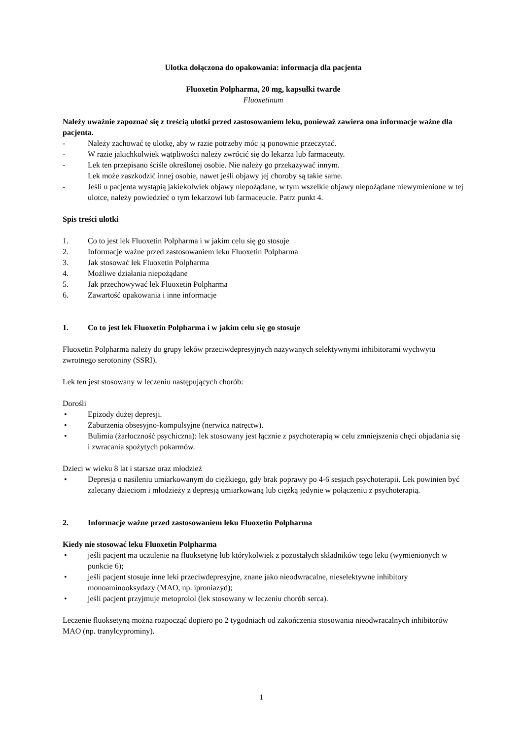Ulotka dołączona do opakowania: informacja dla pacjenta
Fluoxetin Polpharma, 20 mg, kapsułki twarde
Fluoxetinum
Należy uważnie zapoznać się z treścią ulotki przed zastosowaniem leku, ponieważ zawiera ona informacje ważne dla pacjenta.
- Należy zachować tę ulotkę, aby w razie potrzeby móc ją ponownie przeczytać.
- W razie jakichkolwiek wątpliwości należy zwrócić się do lekarza lub farmaceuty.
- Lek ten przepisano ściśle określonej osobie. Nie należy go przekazywać innym.
Lek może zaszkodzić innej osobie, nawet jeśli objawy jej choroby są takie same.
- Jeśli u pacjenta wystąpią jakiekolwiek objawy niepożądane, w tym wszelkie objawy niepożądane niewymienione w tej ulotce, należy powiedzieć o tym lekarzowi lub farmaceucie. Patrz punkt 4.
Spis treści ulotki
1. Co to jest lek Fluoxetin Polpharma i w jakim celu się go stosuje
2. Informacje ważne przed zastosowaniem leku Fluoxetin Polpharma
3. Jak stosować lek Fluoxetin Polpharma
4. Możliwe działania niepożądane
5. Jak przechowywać lek Fluoxetin Polpharma
6. Zawartość opakowania i inne informacje
1. Co to jest lek Fluoxetin Polpharma i w jakim celu się go stosuje
Fluoxetin Polpharma należy do grupy leków przeciwdepresyjnych nazywanych selektywnymi inhibitorami wychwytu zwrotnego serotoniny (SSRI).
Lek ten jest stosowany w leczeniu następujących chorób:
Dorośli
• Epizody dużej depresji.
• Zaburzenia obsesyjno-kompulsyjne (nerwica natręctw).
• Bulimia (żarłoczność psychiczna): lek stosowany jest łącznie z psychoterapią w celu zmniejszenia chęci objadania się i zwracania spożytych pokarmów.
Dzieci w wieku 8 lat i starsze oraz młodzież
• Depresja o nasileniu umiarkowanym do ciężkiego, gdy brak poprawy po 4-6 sesjach psychoterapii. Lek powinien być zalecany dzieciom i młodzieży z depresją umiarkowaną lub ciężką jedynie w połączeniu z psychoterapią.
2. Informacje ważne przed zastosowaniem leku Fluoxetin Polpharma
Kiedy nie stosować leku Fluoxetin Polpharma
• jeśli pacjent ma uczulenie na fluoksetynę lub którykolwiek z pozostałych składników tego leku (wymienionych w punkcie 6);
• jeśli pacjent stosuje inne leki przeciwdepresyjne, znane jako nieodwracalne, nieselektywne inhibitory monoaminooksydazy (MAO, np. iproniazyd);
• jeśli pacjent przyjmuje metoprolol (lek stosowany w leczeniu chorób serca).
Leczenie fluoksetyną można rozpocząć dopiero po 2 tygodniach od zakończenia stosowania nieodwracalnych inhibitorów MAO (np. tranylcyprominy).
1